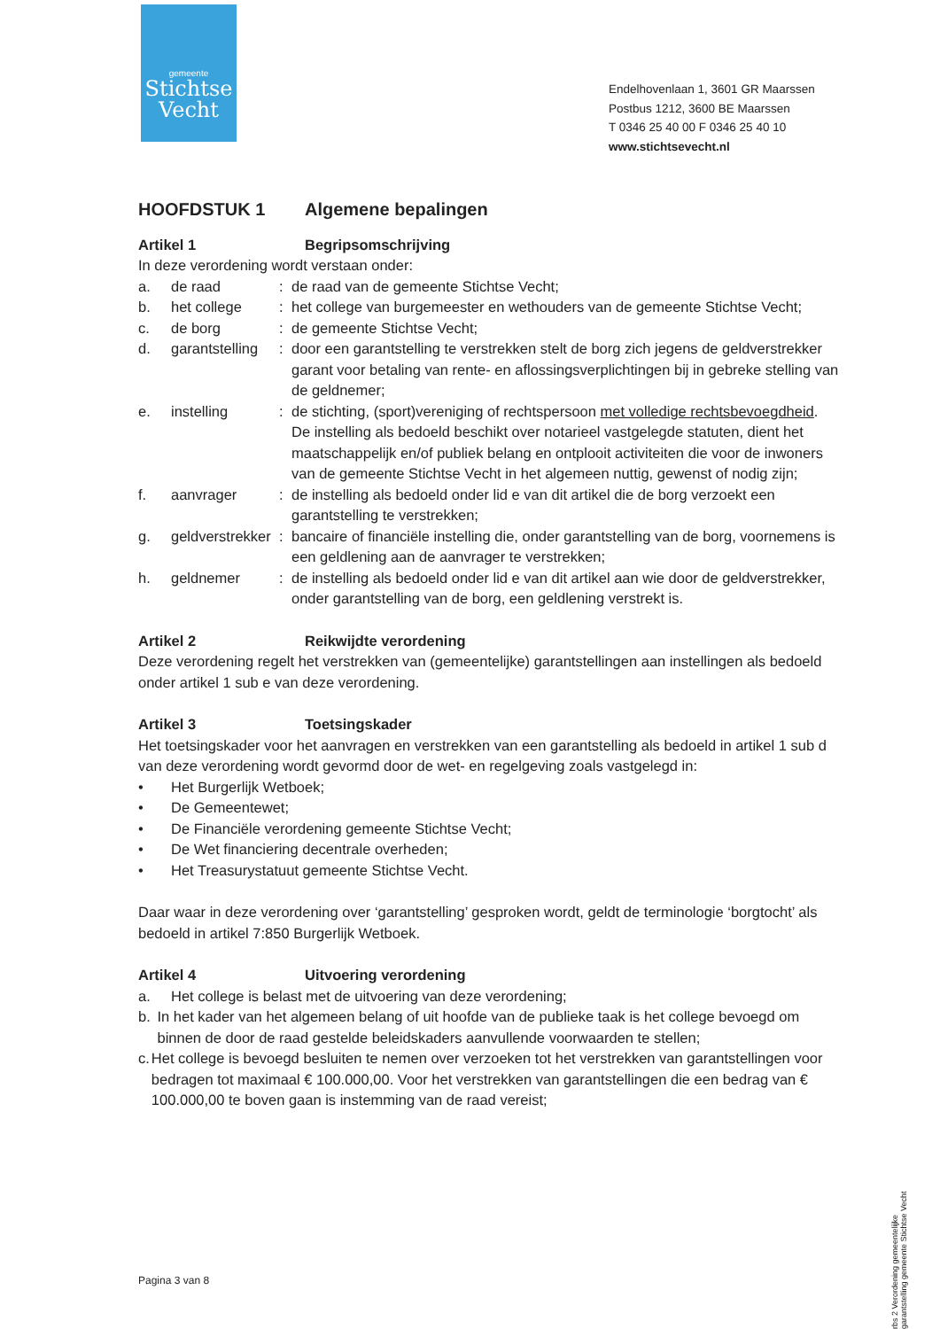gemeente
Stichtse
Vecht
Endelhovenlaan 1, 3601 GR Maarssen
Postbus 1212, 3600 BE Maarssen
T 0346 25 40 00 F 0346 25 40 10
www.stichtsevecht.nl
HOOFDSTUK 1 Algemene bepalingen
Artikel 1 Begripsomschrijving
In deze verordening wordt verstaan onder:
a. de raad: de raad van de gemeente Stichtse Vecht;
b. het college: het college van burgemeester en wethouders van de gemeente Stichtse Vecht;
c. de borg: de gemeente Stichtse Vecht;
d. garantstelling: door een garantstelling te verstrekken stelt de borg zich jegens de geldverstrekker garant voor betaling van rente- en aflossingsverplichtingen bij in gebreke stelling van de geldnemer;
e. instelling: de stichting, (sport)vereniging of rechtspersoon met volledige rechtsbevoegdheid.
De instelling als bedoeld beschikt over notarieel vastgelegde statuten, dient het maatschappelijk en/of publiek belang en ontplooit activiteiten die voor de inwoners van de gemeente Stichtse Vecht in het algemeen nuttig, gewenst of nodig zijn;
f. aanvrager: de instelling als bedoeld onder lid e van dit artikel die de borg verzoekt een garantstelling te verstrekken;
g. geldverstrekker: bancaire of financiële instelling die, onder garantstelling van de borg, voornemens is een geldlening aan de aanvrager te verstrekken;
h. geldnemer: de instelling als bedoeld onder lid e van dit artikel aan wie door de geldverstrekker, onder garantstelling van de borg, een geldlening verstrekt is.
Artikel 2 Reikwijdte verordening
Deze verordening regelt het verstrekken van (gemeentelijke) garantstellingen aan instellingen als bedoeld onder artikel 1 sub e van deze verordening.
Artikel 3 Toetsingskader
Het toetsingskader voor het aanvragen en verstrekken van een garantstelling als bedoeld in artikel 1 sub d van deze verordening wordt gevormd door de wet- en regelgeving zoals vastgelegd in:
• Het Burgerlijk Wetboek;
• De Gemeentewet;
• De Financiële verordening gemeente Stichtse Vecht;
• De Wet financiering decentrale overheden;
• Het Treasurystatuut gemeente Stichtse Vecht.
Daar waar in deze verordening over ‘garantstelling’ gesproken wordt, geldt de terminologie ‘borgtocht’ als bedoeld in artikel 7:850 Burgerlijk Wetboek.
Artikel 4 Uitvoering verordening
a. Het college is belast met de uitvoering van deze verordening;
b. In het kader van het algemeen belang of uit hoofde van de publieke taak is het college bevoegd om binnen de door de raad gestelde beleidskaders aanvullende voorwaarden te stellen;
c. Het college is bevoegd besluiten te nemen over verzoeken tot het verstrekken van garantstellingen voor bedragen tot maximaal € 100.000,00. Voor het verstrekken van garantstellingen die een bedrag van € 100.000,00 te boven gaan is instemming van de raad vereist;
Pagina 3 van 8
rbs 2 Verordening gemeentelijke garantstelling gemeente Stichtse Vecht